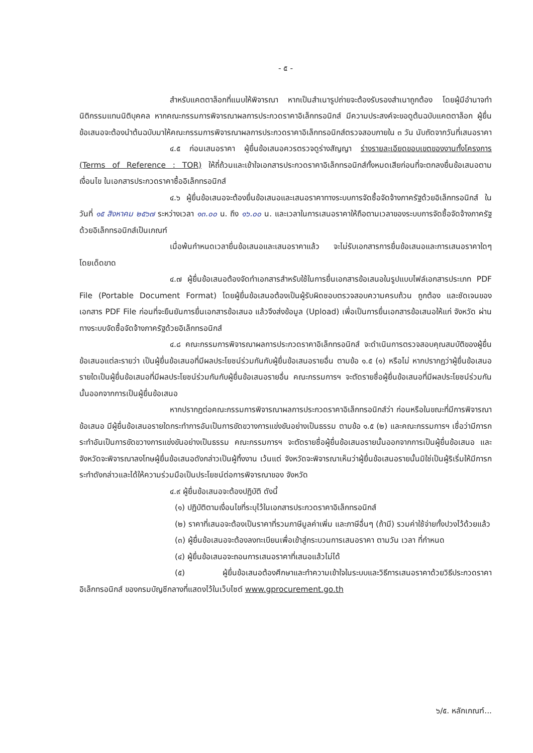- ๕ -
สำหรับแคตตาล็อกที่แนบให้พิจารณา หากเป็นสำเนารูปถ่ายจะต้องรับรองสำเนาถูกต้อง โดยผู้มีอำนาจทำนิติกรรมแทนนิติบุคคล หากคณะกรรมการพิจารณาผลการประกวดราคาอิเล็กทรอนิกส์ มีความประสงค์จะขอดูต้นฉบับแคตตาล็อก ผู้ยื่นข้อเสนอจะต้องนำต้นฉบับมาให้คณะกรรมการพิจารณาผลการประกวดราคาอิเล็กทรอนิกส์ตรวจสอบภายใน ๓ วัน นับถัดจากวันที่เสนอราคา
๔.๕ ก่อนเสนอราคา ผู้ยื่นข้อเสนอควรตรวจดูร่างสัญญา ร่างรายละเอียดขอบเขตของงานทั้งโครงการ (Terms of Reference : TOR) ให้ถี่ถ้วนและเข้าใจเอกสารประกวดราคาอิเล็กทรอนิกส์ทั้งหมดเสียก่อนที่จะตกลงยื่นข้อเสนอตามเงื่อนไข ในเอกสารประกวดราคาซื้ออิเล็กทรอนิกส์
๔.๖ ผู้ยื่นข้อเสนอจะต้องยื่นข้อเสนอและเสนอราคาทางระบบการจัดซื้อจัดจ้างภาครัฐด้วยอิเล็กทรอนิกส์ ในวันที่ ๑๕ สิงหาคม ๒๕๖๗ ระหว่างเวลา ๑๓.๐๐ น. ถึง ๑๖.๐๐ น. และเวลาในการเสนอราคาให้ถือตามเวลาของระบบการจัดซื้อจัดจ้างภาครัฐด้วยอิเล็กทรอนิกส์เป็นเกณฑ์
เมื่อพ้นกำหนดเวลายื่นข้อเสนอและเสนอราคาแล้ว จะไม่รับเอกสารการยื่นข้อเสนอและการเสนอราคาใดๆ โดยเด็ดขาด
๔.๗ ผู้ยื่นข้อเสนอต้องจัดทำเอกสารสำหรับใช้ในการยื่นเอกสารข้อเสนอในรูปแบบไฟล์เอกสารประเภท PDF File (Portable Document Format) โดยผู้ยื่นข้อเสนอต้องเป็นผู้รับผิดชอบตรวจสอบความครบถ้วน ถูกต้อง และชัดเจนของเอกสาร PDF File ก่อนที่จะยืนยันการยื่นเอกสารข้อเสนอ แล้วจึงส่งข้อมูล (Upload) เพื่อเป็นการยื่นเอกสารข้อเสนอให้แก่ จังหวัด ผ่านทางระบบจัดซื้อจัดจ้างภาครัฐด้วยอิเล็กทรอนิกส์
๔.๘ คณะกรรมการพิจารณาผลการประกวดราคาอิเล็กทรอนิกส์ จะดำเนินการตรวจสอบคุณสมบัติของผู้ยื่นข้อเสนอแต่ละรายว่า เป็นผู้ยื่นข้อเสนอที่มีผลประโยชน์ร่วมกันกับผู้ยื่นข้อเสนอรายอื่น ตามข้อ ๑.๕ (๑) หรือไม่ หากปรากฏว่าผู้ยื่นข้อเสนอรายใดเป็นผู้ยื่นข้อเสนอที่มีผลประโยชน์ร่วมกันกับผู้ยื่นข้อเสนอรายอื่น คณะกรรมการฯ จะตัดรายชื่อผู้ยื่นข้อเสนอที่มีผลประโยชน์ร่วมกันนั้นออกจากการเป็นผู้ยื่นข้อเสนอ
หากปรากฏต่อคณะกรรมการพิจารณาผลการประกวดราคาอิเล็กทรอนิกส์ว่า ก่อนหรือในขณะที่มีการพิจารณาข้อเสนอ มีผู้ยื่นข้อเสนอรายใดกระทำการอันเป็นการขัดขวางการแข่งขันอย่างเป็นธรรม ตามข้อ ๑.๕ (๒) และคณะกรรมการฯ เชื่อว่ามีการกระทำอันเป็นการขัดขวางการแข่งขันอย่างเป็นธรรม คณะกรรมการฯ จะตัดรายชื่อผู้ยื่นข้อเสนอรายนั้นออกจากการเป็นผู้ยื่นข้อเสนอ และจังหวัดจะพิจารณาลงโทษผู้ยื่นข้อเสนอดังกล่าวเป็นผู้ทิ้งงาน เว้นแต่ จังหวัดจะพิจารณาเห็นว่าผู้ยื่นข้อเสนอรายนั้นมิใช่เป็นผู้ริเริ่มให้มีการกระทำดังกล่าวและได้ให้ความร่วมมือเป็นประโยชน์ต่อการพิจารณาของ จังหวัด
๔.๙ ผู้ยื่นข้อเสนอจะต้องปฏิบัติ ดังนี้
(๑) ปฏิบัติตามเงื่อนไขที่ระบุไว้ในเอกสารประกวดราคาอิเล็กทรอนิกส์
(๒) ราคาที่เสนอจะต้องเป็นราคาที่รวมภาษีมูลค่าเพิ่ม และภาษีอื่นๆ (ถ้ามี) รวมค่าใช้จ่ายทั้งปวงไว้ด้วยแล้ว
(๓) ผู้ยื่นข้อเสนอจะต้องลงทะเบียนเพื่อเข้าสู่กระบวนการเสนอราคา ตามวัน เวลา ที่กำหนด
(๔) ผู้ยื่นข้อเสนอจะถอนการเสนอราคาที่เสนอแล้วไม่ได้
(๕) ผู้ยื่นข้อเสนอต้องศึกษาและทำความเข้าใจในระบบและวิธีการเสนอราคาด้วยวิธีประกวดราคาอิเล็กทรอนิกส์ ของกรมบัญชีกลางที่แสดงไว้ในเว็บไซต์ www.gprocurement.go.th
๖/๕. หลักเกณฑ์...